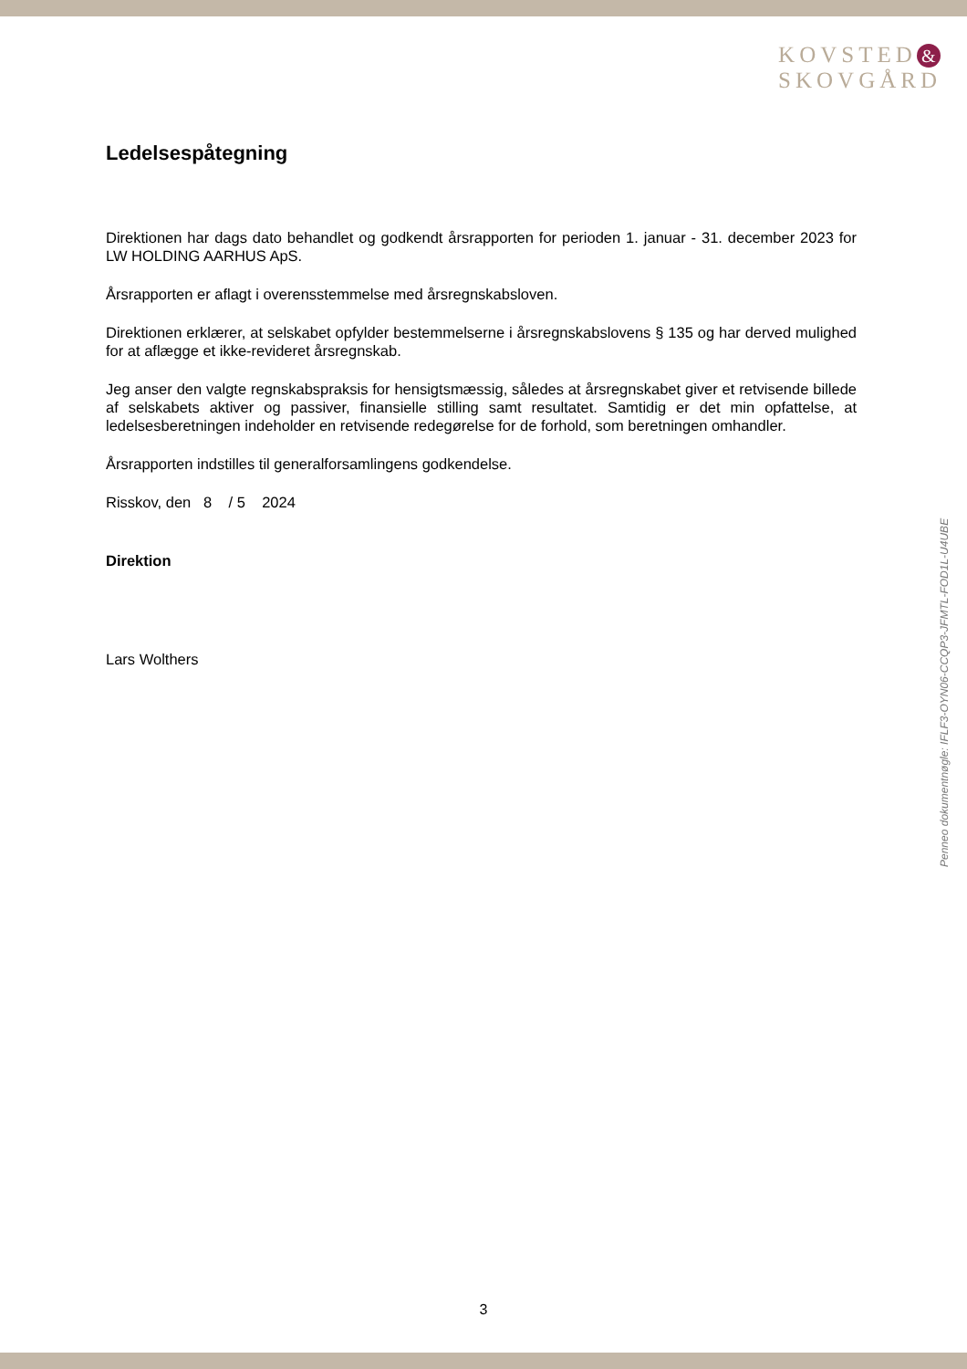KOVSTED &
SKOVGÅRD
Ledelsespåtegning
Direktionen har dags dato behandlet og godkendt årsrapporten for perioden 1. januar - 31. december 2023 for LW HOLDING AARHUS ApS.
Årsrapporten er aflagt i overensstemmelse med årsregnskabsloven.
Direktionen erklærer, at selskabet opfylder bestemmelserne i årsregnskabslovens § 135 og har derved mulighed for at aflægge et ikke-revideret årsregnskab.
Jeg anser den valgte regnskabspraksis for hensigtsmæssig, således at årsregnskabet giver et retvisende billede af selskabets aktiver og passiver, finansielle stilling samt resultatet. Samtidig er det min opfattelse, at ledelsesberetningen indeholder en retvisende redegørelse for de forhold, som beretningen omhandler.
Årsrapporten indstilles til generalforsamlingens godkendelse.
Risskov, den 8 / 5 2024
Direktion
Lars Wolthers
Penneo dokumentnøgle: IFLF3-OYN06-CCQP3-JFMTL-FOD1L-U4UBE
3